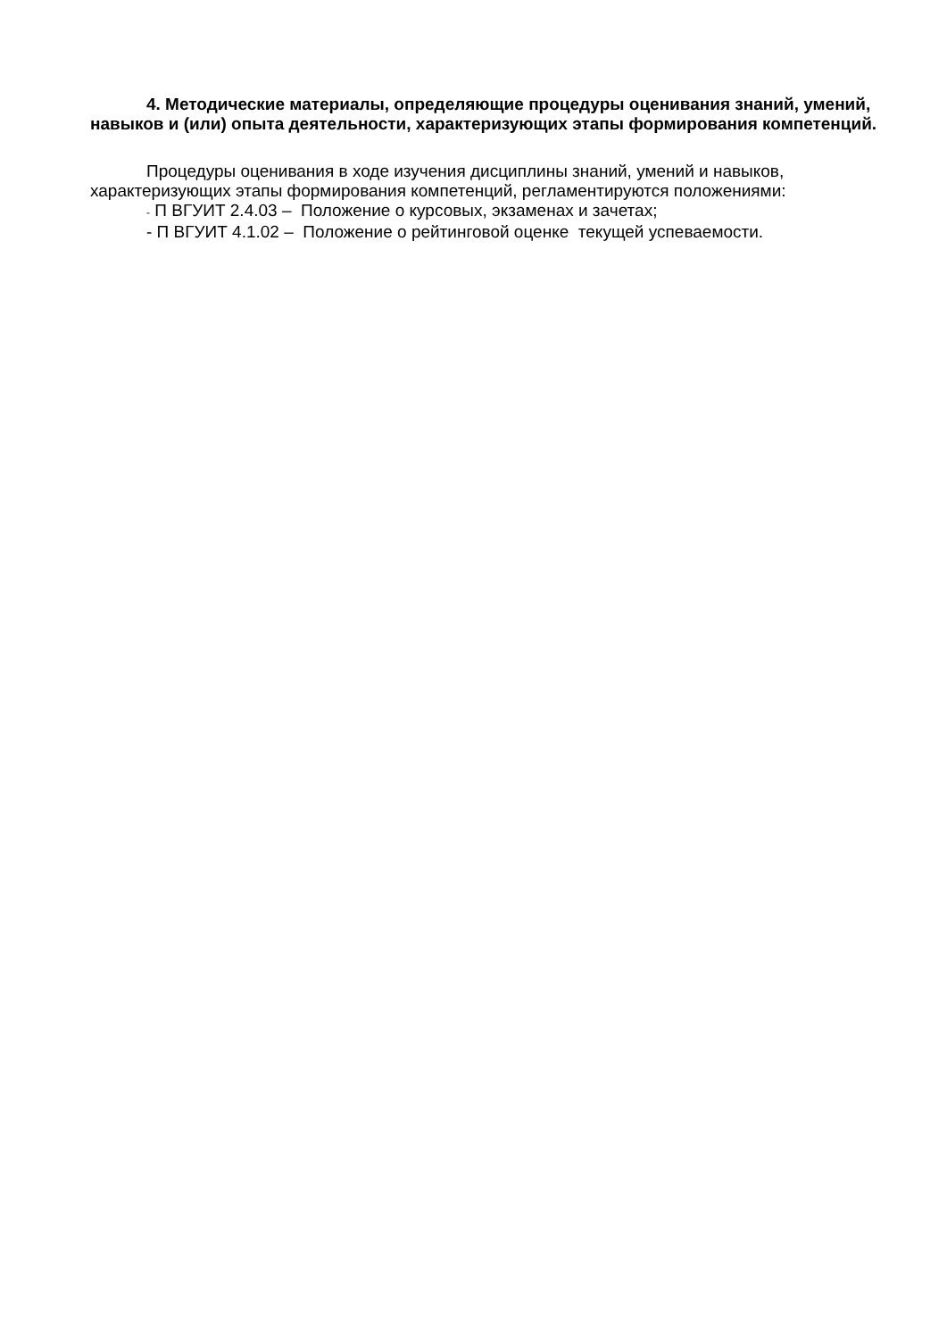4. Методические материалы, определяющие процедуры оценивания знаний, умений, навыков и (или) опыта деятельности, характеризующих этапы формирования компетенций.
Процедуры оценивания в ходе изучения дисциплины знаний, умений и навыков, характеризующих этапы формирования компетенций, регламентируются положениями:
- П ВГУИТ 2.4.03 – Положение о курсовых, экзаменах и зачетах;
- П ВГУИТ 4.1.02 – Положение о рейтинговой оценке текущей успеваемости.